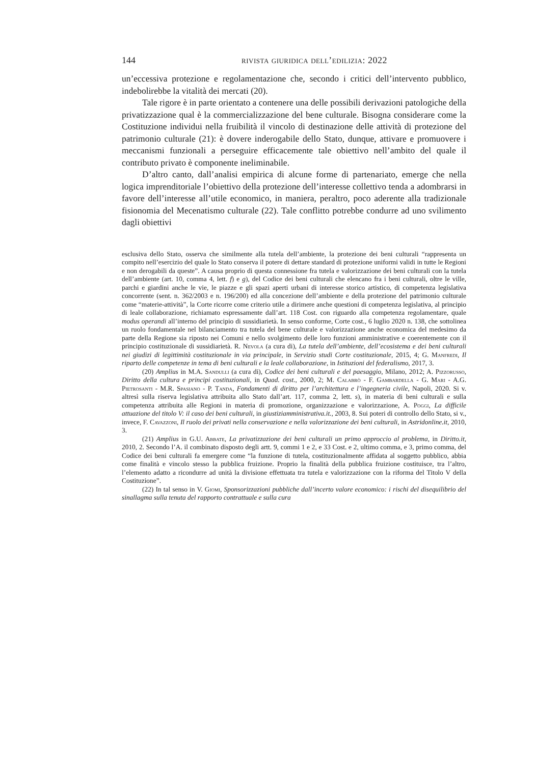144 rivista giuridica dell’edilizia: 2022
un’eccessiva protezione e regolamentazione che, secondo i critici dell’intervento pubblico, indebolirebbe la vitalità dei mercati (20).
Tale rigore è in parte orientato a contenere una delle possibili derivazioni patologiche della privatizzazione qual è la commercializzazione del bene culturale. Bisogna considerare come la Costituzione individui nella fruibilità il vincolo di destinazione delle attività di protezione del patrimonio culturale (21): è dovere inderogabile dello Stato, dunque, attivare e promuovere i meccanismi funzionali a perseguire efficacemente tale obiettivo nell’ambito del quale il contributo privato è componente ineliminabile.
D’altro canto, dall’analisi empirica di alcune forme di partenariato, emerge che nella logica imprenditoriale l’obiettivo della protezione dell’interesse collettivo tenda a adombrarsi in favore dell’interesse all’utile economico, in maniera, peraltro, poco aderente alla tradizionale fisionomia del Mecenatismo culturale (22). Tale conflitto potrebbe condurre ad uno svilimento dagli obiettivi
esclusiva dello Stato, osserva che similmente alla tutela dell’ambiente, la protezione dei beni culturali “rappresenta un compito nell’esercizio del quale lo Stato conserva il potere di dettare standard di protezione uniformi validi in tutte le Regioni e non derogabili da queste”. A causa proprio di questa connessione fra tutela e valorizzazione dei beni culturali con la tutela dell’ambiente (art. 10, comma 4, lett. f) e g), del Codice dei beni culturali che elencano fra i beni culturali, oltre le ville, parchi e giardini anche le vie, le piazze e gli spazi aperti urbani di interesse storico artistico, di competenza legislativa concorrente (sent. n. 362/2003 e n. 196/200) ed alla concezione dell’ambiente e della protezione del patrimonio culturale come “materie-attività”, la Corte ricorre come criterio utile a dirimere anche questioni di competenza legislativa, al principio di leale collaborazione, richiamato espressamente dall’art. 118 Cost. con riguardo alla competenza regolamentare, quale modus operandi all’interno del principio di sussidiarietà. In senso conforme, Corte cost., 6 luglio 2020 n. 138, che sottolinea un ruolo fondamentale nel bilanciamento tra tutela del bene culturale e valorizzazione anche economica del medesimo da parte della Regione sia riposto nei Comuni e nello svolgimento delle loro funzioni amministrative e coerentemente con il principio costituzionale di sussidiarietà. R. Nevola (a cura di), La tutela dell’ambiente, dell’ecosistema e dei beni culturali nei giudizi di legittimità costituzionale in via principale, in Servizio studi Corte costituzionale, 2015, 4; G. Manfredi, Il riparto delle competenze in tema di beni culturali e la leale collaborazione, in Istituzioni del federalismo, 2017, 3.
(20) Amplius in M.A. Sandulli (a cura di), Codice dei beni culturali e del paesaggio, Milano, 2012; A. Pizzorusso, Diritto della cultura e principi costituzionali, in Quad. cost., 2000, 2; M. Calabrò - F. Gambardella - G. Mari - A.G. Pietrosanti - M.R. Spasiano - P. Tanda, Fondamenti di diritto per l’architettura e l’ingegneria civile, Napoli, 2020. Si v. altresì sulla riserva legislativa attribuita allo Stato dall’art. 117, comma 2, lett. s), in materia di beni culturali e sulla competenza attribuita alle Regioni in materia di promozione, organizzazione e valorizzazione, A. Poggi, La difficile attuazione del titolo V: il caso dei beni culturali, in giustiziamministrativa.it., 2003, 8. Sui poteri di controllo dello Stato, si v., invece, F. Cavazzoni, Il ruolo dei privati nella conservazione e nella valorizzazione dei beni culturali, in Astridonline.it, 2010, 3.
(21) Amplius in G.U. Abbate, La privatizzazione dei beni culturali un primo approccio al problema, in Diritto.it, 2010, 2. Secondo l’A. il combinato disposto degli artt. 9, commi 1 e 2, e 33 Cost. e 2, ultimo comma, e 3, primo comma, del Codice dei beni culturali fa emergere come “la funzione di tutela, costituzionalmente affidata al soggetto pubblico, abbia come finalità e vincolo stesso la pubblica fruizione. Proprio la finalità della pubblica fruizione costituisce, tra l’altro, l’elemento adatto a ricondurre ad unità la divisione effettuata tra tutela e valorizzazione con la riforma del Titolo V della Costituzione”.
(22) In tal senso in V. Giomi, Sponsorizzazioni pubbliche dall’incerto valore economico: i rischi del disequilibrio del sinallagma sulla tenuta del rapporto contrattuale e sulla cura